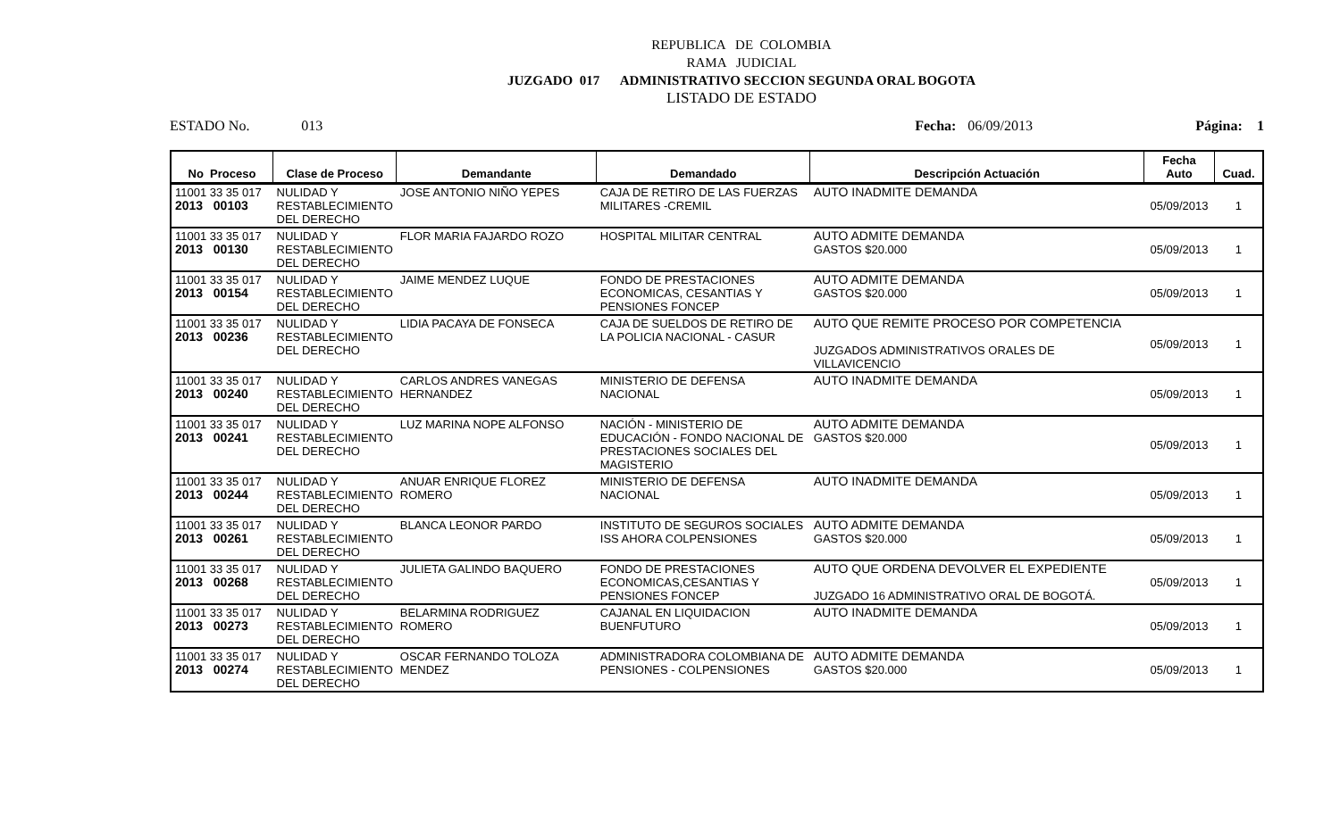REPUBLICA DE COLOMBIA
RAMA JUDICIAL
JUZGADO 017 ADMINISTRATIVO SECCION SEGUNDA ORAL BOGOTA
LISTADO DE ESTADO
ESTADO No. 013 Fecha: 06/09/2013 Página: 1
| No Proceso | Clase de Proceso | Demandante | Demandado | Descripción Actuación | Fecha Auto | Cuad. |
| --- | --- | --- | --- | --- | --- | --- |
| 11001 33 35 017 2013 00103 | NULIDAD Y RESTABLECIMIENTO DEL DERECHO | JOSE ANTONIO NIÑO YEPES | CAJA DE RETIRO DE LAS FUERZAS MILITARES -CREMIL | AUTO INADMITE DEMANDA | 05/09/2013 | 1 |
| 11001 33 35 017 2013 00130 | NULIDAD Y RESTABLECIMIENTO DEL DERECHO | FLOR MARIA FAJARDO ROZO | HOSPITAL MILITAR CENTRAL | AUTO ADMITE DEMANDA GASTOS $20.000 | 05/09/2013 | 1 |
| 11001 33 35 017 2013 00154 | NULIDAD Y RESTABLECIMIENTO DEL DERECHO | JAIME MENDEZ LUQUE | FONDO DE PRESTACIONES ECONOMICAS, CESANTIAS Y PENSIONES FONCEP | AUTO ADMITE DEMANDA GASTOS $20.000 | 05/09/2013 | 1 |
| 11001 33 35 017 2013 00236 | NULIDAD Y RESTABLECIMIENTO DEL DERECHO | LIDIA PACAYA DE FONSECA | CAJA DE SUELDOS DE RETIRO DE LA POLICIA NACIONAL - CASUR | AUTO QUE REMITE PROCESO POR COMPETENCIA JUZGADOS ADMINISTRATIVOS ORALES DE VILLAVICENCIO | 05/09/2013 | 1 |
| 11001 33 35 017 2013 00240 | NULIDAD Y RESTABLECIMIENTO DEL DERECHO | CARLOS ANDRES VANEGAS HERNANDEZ | MINISTERIO DE DEFENSA NACIONAL | AUTO INADMITE DEMANDA | 05/09/2013 | 1 |
| 11001 33 35 017 2013 00241 | NULIDAD Y RESTABLECIMIENTO DEL DERECHO | LUZ MARINA NOPE ALFONSO | NACIÓN - MINISTERIO DE EDUCACIÓN - FONDO NACIONAL DE PRESTACIONES SOCIALES DEL MAGISTERIO | AUTO ADMITE DEMANDA GASTOS $20.000 | 05/09/2013 | 1 |
| 11001 33 35 017 2013 00244 | NULIDAD Y RESTABLECIMIENTO DEL DERECHO | ANUAR ENRIQUE FLOREZ ROMERO | MINISTERIO DE DEFENSA NACIONAL | AUTO INADMITE DEMANDA | 05/09/2013 | 1 |
| 11001 33 35 017 2013 00261 | NULIDAD Y RESTABLECIMIENTO DEL DERECHO | BLANCA LEONOR PARDO | INSTITUTO DE SEGUROS SOCIALES ISS AHORA COLPENSIONES | AUTO ADMITE DEMANDA GASTOS $20.000 | 05/09/2013 | 1 |
| 11001 33 35 017 2013 00268 | NULIDAD Y RESTABLECIMIENTO DEL DERECHO | JULIETA GALINDO BAQUERO | FONDO DE PRESTACIONES ECONOMICAS,CESANTIAS Y PENSIONES FONCEP | AUTO QUE ORDENA DEVOLVER EL EXPEDIENTE JUZGADO 16 ADMINISTRATIVO ORAL DE BOGOTÁ. | 05/09/2013 | 1 |
| 11001 33 35 017 2013 00273 | NULIDAD Y RESTABLECIMIENTO DEL DERECHO | BELARMINA RODRIGUEZ ROMERO | CAJANAL EN LIQUIDACION BUENFUTURO | AUTO INADMITE DEMANDA | 05/09/2013 | 1 |
| 11001 33 35 017 2013 00274 | NULIDAD Y RESTABLECIMIENTO DEL DERECHO | OSCAR FERNANDO TOLOZA MENDEZ | ADMINISTRADORA COLOMBIANA DE PENSIONES - COLPENSIONES | AUTO ADMITE DEMANDA GASTOS $20.000 | 05/09/2013 | 1 |